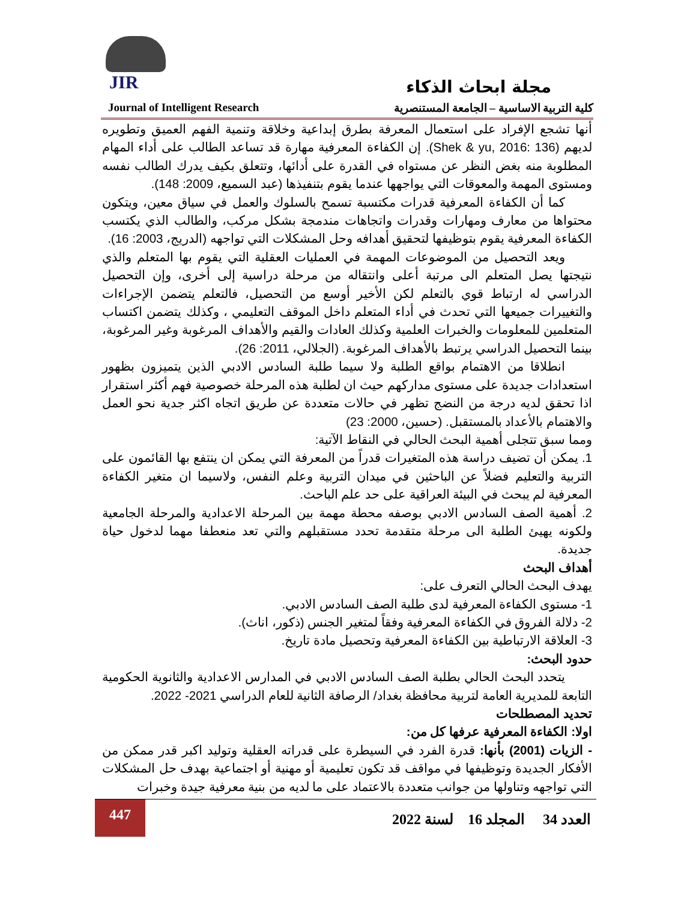JIR
مجلة ابحاث الذكاء
Journal of Intelligent Research كلية التربية الاساسية – الجامعة المستنصرية
أنها تشجع الإفراد على استعمال المعرفة بطرق إبداعية وخلاقة وتنمية الفهم العميق وتطويره لديهم (Shek & yu, 2016: 136). إن الكفاءة المعرفية مهارة قد تساعد الطالب على أداء المهام المطلوبة منه بغض النظر عن مستواه في القدرة على أدائها، وتتعلق بكيف يدرك الطالب نفسه ومستوى المهمة والمعوقات التي يواجهها عندما يقوم بتنفيذها (عبد السميع، 2009: 148).
كما أن الكفاءة المعرفية قدرات مكتسبة تسمح بالسلوك والعمل في سياق معين، ويتكون محتواها من معارف ومهارات وقدرات واتجاهات مندمجة بشكل مركب، والطالب الذي يكتسب الكفاءة المعرفية يقوم بتوظيفها لتحقيق أهدافه وحل المشكلات التي تواجهه (الدريج، 2003: 16).
ويعد التحصيل من الموضوعات المهمة في العمليات العقلية التي يقوم بها المتعلم والذي نتيجتها يصل المتعلم الى مرتبة أعلى وانتقاله من مرحلة دراسية إلى أخرى، وإن التحصيل الدراسي له ارتباط قوي بالتعلم لكن الأخير أوسع من التحصيل، فالتعلم يتضمن الإجراءات والتغييرات جميعها التي تحدث في أداء المتعلم داخل الموقف التعليمي ، وكذلك يتضمن اكتساب المتعلمين للمعلومات والخبرات العلمية وكذلك العادات والقيم والأهداف المرغوبة وغير المرغوبة، بينما التحصيل الدراسي يرتبط بالأهداف المرغوبة. (الجلالي، 2011: 26).
انطلاقا من الاهتمام بواقع الطلبة ولا سيما طلبة السادس الادبي الذين يتميزون بظهور استعدادات جديدة على مستوى مداركهم حيث ان لطلبة هذه المرحلة خصوصية فهم أكثر استقرار اذا تحقق لديه درجة من النضج تظهر في حالات متعددة عن طريق اتجاه اكثر جدية نحو العمل والاهتمام بالأعداد بالمستقبل. (حسين، 2000: 23)
ومما سبق تتجلى أهمية البحث الحالي في النقاط الآتية:
1. يمكن أن تضيف دراسة هذه المتغيرات قدراً من المعرفة التي يمكن ان ينتفع بها القائمون على التربية والتعليم فضلاً عن الباحثين في ميدان التربية وعلم النفس، ولاسيما ان متغير الكفاءة المعرفية لم يبحث في البيئة العراقية على حد علم الباحث.
2. أهمية الصف السادس الادبي بوصفه محطة مهمة بين المرحلة الاعدادية والمرحلة الجامعية ولكونه يهيئ الطلبة الى مرحلة متقدمة تحدد مستقبلهم والتي تعد منعطفا مهما لدخول حياة جديدة.
أهداف البحث
يهدف البحث الحالي التعرف على:
1- مستوى الكفاءة المعرفية لدى طلبة الصف السادس الادبي.
2- دلالة الفروق في الكفاءة المعرفية وفقاً لمتغير الجنس (ذكور، اناث).
3- العلاقة الارتباطية بين الكفاءة المعرفية وتحصيل مادة تاريخ.
حدود البحث:
يتحدد البحث الحالي بطلبة الصف السادس الادبي في المدارس الاعدادية والثانوية الحكومية التابعة للمديرية العامة لتربية محافظة بغداد/ الرصافة الثانية للعام الدراسي 2021- 2022.
تحديد المصطلحات
اولا: الكفاءة المعرفية عرفها كل من:
- الزيات (2001) بأنها: قدرة الفرد في السيطرة على قدراته العقلية وتوليد اكبر قدر ممكن من الأفكار الجديدة وتوظيفها في مواقف قد تكون تعليمية أو مهنية أو اجتماعية بهدف حل المشكلات التي تواجهه وتناولها من جوانب متعددة بالاعتماد على ما لديه من بنية معرفية جيدة وخبرات
447
العدد 34 المجلد 16 لسنة 2022